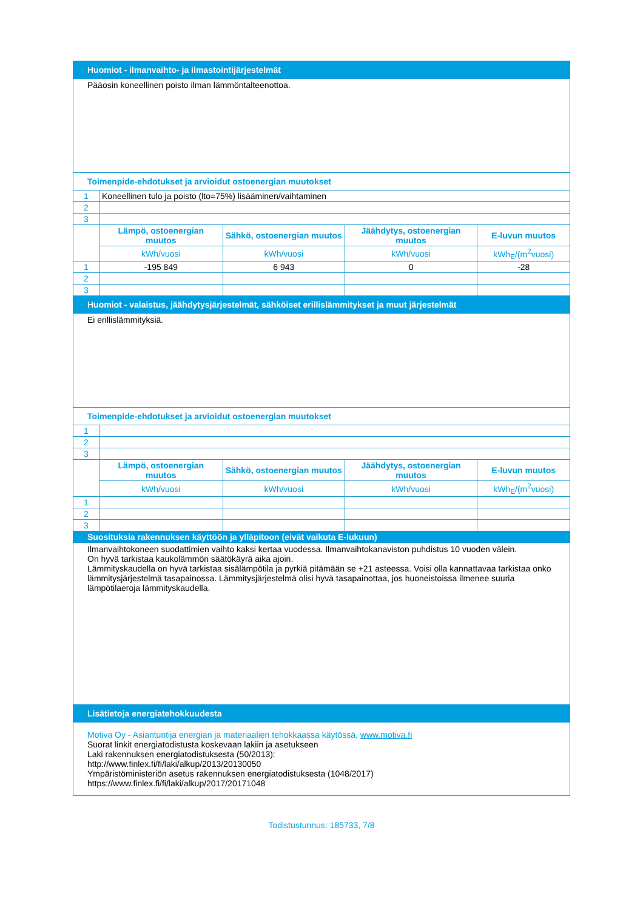| Huomiot - ilmanvaihto- ja ilmastointijärjestelmät | | | | |
| --- | --- | --- | --- | --- |
| Pääosin koneellinen poisto ilman lämmöntalteenottoa. | | | | |
| Toimenpide-ehdotukset ja arvioidut ostoenergian muutokset | | | | |
| 1 | Koneellinen tulo ja poisto (lto=75%) lisääminen/vaihtaminen | | | |
| 2 | | | | |
| 3 | | | | |
| | Lämpö, ostoenergian muutos | Sähkö, ostoenergian muutos | Jäähdytys, ostoenergian muutos | E-luvun muutos |
| | kWh/vuosi | kWh/vuosi | kWh/vuosi | kWh<sub>E</sub>/(m<sup>2</sup>vuosi) |
| 1 | -195 849 | 6 943 | 0 | -28 |
| 2 | | | | |
| 3 | | | | |
| Huomiot - valaistus, jäähdytysjärjestelmät, sähköiset erillislämmitykset ja muut järjestelmät | | | | |
| Ei erillislämmityksiä. | | | | |
| Toimenpide-ehdotukset ja arvioidut ostoenergian muutokset | | | | |
| 1 | | | | |
| 2 | | | | |
| 3 | | | | |
| | Lämpö, ostoenergian muutos | Sähkö, ostoenergian muutos | Jäähdytys, ostoenergian muutos | E-luvun muutos |
| | kWh/vuosi | kWh/vuosi | kWh/vuosi | kWh<sub>E</sub>/(m<sup>2</sup>vuosi) |
| 1 | | | | |
| 2 | | | | |
| 3 | | | | |
| Suosituksia rakennuksen käyttöön ja ylläpitoon (eivät vaikuta E-lukuun) | | | | |
| Ilmanvaihtokoneen suodattimien vaihto kaksi kertaa vuodessa. Ilmanvaihtokanaviston puhdistus 10 vuoden välein. On hyvä tarkistaa kaukolämmön säätökäyrä aika ajoin. Lämmityskaudella on hyvä tarkistaa sisälämpötila ja pyrkiä pitämään se +21 asteessa. Voisi olla kannattavaa tarkistaa onko lämmitysjärjestelmä tasapainossa. Lämmitysjärjestelmä olisi hyvä tasapainottaa, jos huoneistoissa ilmenee suuria lämpötilaeroja lämmityskaudella. | | | | |
| Lisätietoja energiatehokkuudesta | | | | |
| Motiva Oy - Asiantuntija energian ja materiaalien tehokkaassa käytössä, www.motiva.fi Suorat linkit energiatodistusta koskevaan lakiin ja asetukseen Laki rakennuksen energiatodistuksesta (50/2013): http://www.finlex.fi/fi/laki/alkup/2013/20130050 Ympäristöministeriön asetus rakennuksen energiatodistuksesta (1048/2017) https://www.finlex.fi/fi/laki/alkup/2017/20171048 | | | | |
Todistustunnus: 185733, 7/8